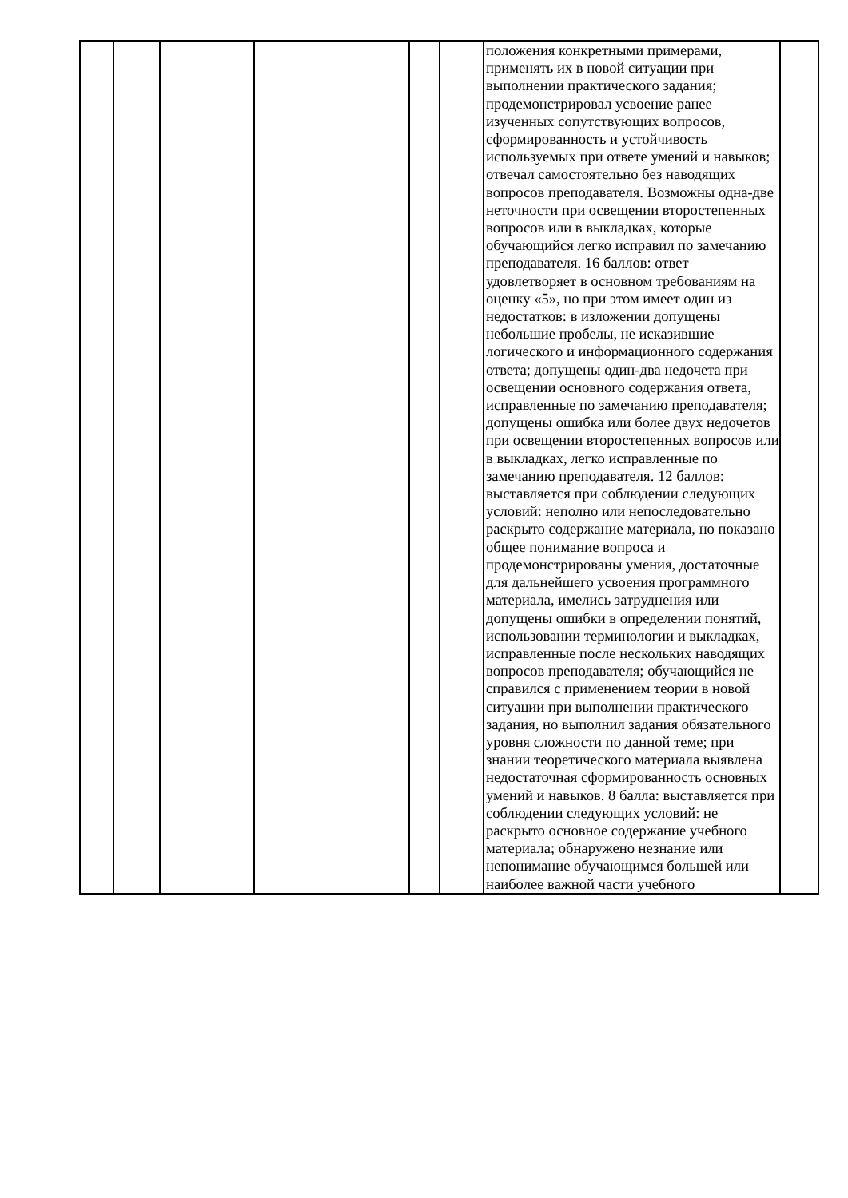| | | | | | | положения конкретными примерами, применять их в новой ситуации при выполнении практического задания; продемонстрировал усвоение ранее изученных сопутствующих вопросов, сформированность и устойчивость используемых при ответе умений и навыков; отвечал самостоятельно без наводящих вопросов преподавателя. Возможны одна-две неточности при освещении второстепенных вопросов или в выкладках, которые обучающийся легко исправил по замечанию преподавателя. 16 баллов: ответ удовлетворяет в основном требованиям на оценку «5», но при этом имеет один из недостатков: в изложении допущены небольшие пробелы, не исказившие логического и информационного содержания ответа; допущены один-два недочета при освещении основного содержания ответа, исправленные по замечанию преподавателя; допущены ошибка или более двух недочетов при освещении второстепенных вопросов или в выкладках, легко исправленные по замечанию преподавателя. 12 баллов: выставляется при соблюдении следующих условий: неполно или непоследовательно раскрыто содержание материала, но показано общее понимание вопроса и продемонстрированы умения, достаточные для дальнейшего усвоения программного материала, имелись затруднения или допущены ошибки в определении понятий, использовании терминологии и выкладках, исправленные после нескольких наводящих вопросов преподавателя; обучающийся не справился с применением теории в новой ситуации при выполнении практического задания, но выполнил задания обязательного уровня сложности по данной теме; при знании теоретического материала выявлена недостаточная сформированность основных умений и навыков. 8 балла: выставляется при соблюдении следующих условий: не раскрыто основное содержание учебного материала; обнаружено незнание или непонимание обучающимся большей или наиболее важной части учебного | |